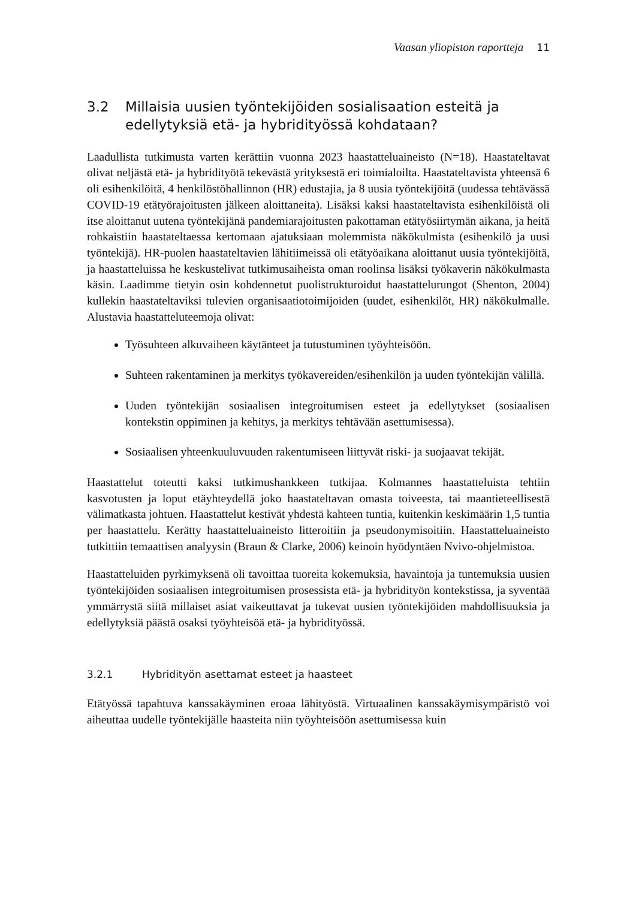Vaasan yliopiston raportteja 11
3.2 Millaisia uusien työntekijöiden sosialisaation esteitä ja edellytyksiä etä- ja hybridityössä kohdataan?
Laadullista tutkimusta varten kerättiin vuonna 2023 haastatteluaineisto (N=18). Haastateltavat olivat neljästä etä- ja hybridityötä tekevästä yrityksestä eri toimialoilta. Haastateltavista yhteensä 6 oli esihenkilöitä, 4 henkilöstöhallinnon (HR) edustajia, ja 8 uusia työntekijöitä (uudessa tehtävässä COVID-19 etätyörajoitusten jälkeen aloittaneita). Lisäksi kaksi haastateltavista esihenkilöistä oli itse aloittanut uutena työntekijänä pandemiarajoitusten pakottaman etätyösiirtymän aikana, ja heitä rohkaistiin haastateltaessa kertomaan ajatuksiaan molemmista näkökulmista (esihenkilö ja uusi työntekijä). HR-puolen haastateltavien lähitiimeissä oli etätyöaikana aloittanut uusia työntekijöitä, ja haastatteluissa he keskustelivat tutkimusaiheista oman roolinsa lisäksi työkaverin näkökulmasta käsin. Laadimme tietyin osin kohdennetut puolistrukturoidut haastattelurungot (Shenton, 2004) kullekin haastateltaviksi tulevien organisaatiotoimijoiden (uudet, esihenkilöt, HR) näkökulmalle. Alustavia haastatteluteemoja olivat:
Työsuhteen alkuvaiheen käytänteet ja tutustuminen työyhteisöön.
Suhteen rakentaminen ja merkitys työkavereiden/esihenkilön ja uuden työntekijän välillä.
Uuden työntekijän sosiaalisen integroitumisen esteet ja edellytykset (sosiaalisen kontekstin oppiminen ja kehitys, ja merkitys tehtävään asettumisessa).
Sosiaalisen yhteenkuuluvuuden rakentumiseen liittyvät riski- ja suojaavat tekijät.
Haastattelut toteutti kaksi tutkimushankkeen tutkijaa. Kolmannes haastatteluista tehtiin kasvotusten ja loput etäyhteydellä joko haastateltavan omasta toiveesta, tai maantieteellisestä välimatkasta johtuen. Haastattelut kestivät yhdestä kahteen tuntia, kuitenkin keskimäärin 1,5 tuntia per haastattelu. Kerätty haastatteluaineisto litteroitiin ja pseudonymisoitiin. Haastatteluaineisto tutkittiin temaattisen analyysin (Braun & Clarke, 2006) keinoin hyödyntäen Nvivo-ohjelmistoa.
Haastatteluiden pyrkimyksenä oli tavoittaa tuoreita kokemuksia, havaintoja ja tuntemuksia uusien työntekijöiden sosiaalisen integroitumisen prosessista etä- ja hybridityön kontekstissa, ja syventää ymmärrystä siitä millaiset asiat vaikeuttavat ja tukevat uusien työntekijöiden mahdollisuuksia ja edellytyksiä päästä osaksi työyhteisöä etä- ja hybridityössä.
3.2.1 Hybridityön asettamat esteet ja haasteet
Etätyössä tapahtuva kanssakäyminen eroaa lähityöstä. Virtuaalinen kanssakäymisympäristö voi aiheuttaa uudelle työntekijälle haasteita niin työyhteisöön asettumisessa kuin